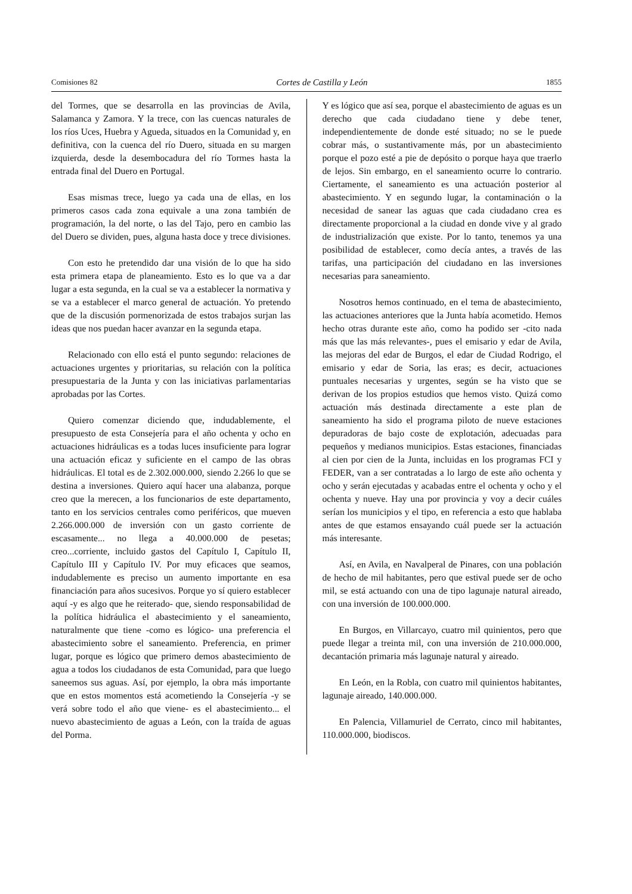Comisiones 82 Cortes de Castilla y León 1855
del Tormes, que se desarrolla en las provincias de Avila, Salamanca y Zamora. Y la trece, con las cuencas naturales de los ríos Uces, Huebra y Agueda, situados en la Comunidad y, en definitiva, con la cuenca del río Duero, situada en su margen izquierda, desde la desembocadura del río Tormes hasta la entrada final del Duero en Portugal.
Esas mismas trece, luego ya cada una de ellas, en los primeros casos cada zona equivale a una zona también de programación, la del norte, o las del Tajo, pero en cambio las del Duero se dividen, pues, alguna hasta doce y trece divisiones.
Con esto he pretendido dar una visión de lo que ha sido esta primera etapa de planeamiento. Esto es lo que va a dar lugar a esta segunda, en la cual se va a establecer la normativa y se va a establecer el marco general de actuación. Yo pretendo que de la discusión pormenorizada de estos trabajos surjan las ideas que nos puedan hacer avanzar en la segunda etapa.
Relacionado con ello está el punto segundo: relaciones de actuaciones urgentes y prioritarias, su relación con la política presupuestaria de la Junta y con las iniciativas parlamentarias aprobadas por las Cortes.
Quiero comenzar diciendo que, indudablemente, el presupuesto de esta Consejería para el año ochenta y ocho en actuaciones hidráulicas es a todas luces insuficiente para lograr una actuación eficaz y suficiente en el campo de las obras hidráulicas. El total es de 2.302.000.000, siendo 2.266 lo que se destina a inversiones. Quiero aquí hacer una alabanza, porque creo que la merecen, a los funcionarios de este departamento, tanto en los servicios centrales como periféricos, que mueven 2.266.000.000 de inversión con un gasto corriente de escasamente... no llega a 40.000.000 de pesetas; creo...corriente, incluido gastos del Capítulo I, Capítulo II, Capítulo III y Capítulo IV. Por muy eficaces que seamos, indudablemente es preciso un aumento importante en esa financiación para años sucesivos. Porque yo sí quiero establecer aquí -y es algo que he reiterado- que, siendo responsabilidad de la política hidráulica el abastecimiento y el saneamiento, naturalmente que tiene -como es lógico- una preferencia el abastecimiento sobre el saneamiento. Preferencia, en primer lugar, porque es lógico que primero demos abastecimiento de agua a todos los ciudadanos de esta Comunidad, para que luego saneemos sus aguas. Así, por ejemplo, la obra más importante que en estos momentos está acometiendo la Consejería -y se verá sobre todo el año que viene- es el abastecimiento... el nuevo abastecimiento de aguas a León, con la traída de aguas del Porma.
Y es lógico que así sea, porque el abastecimiento de aguas es un derecho que cada ciudadano tiene y debe tener, independientemente de donde esté situado; no se le puede cobrar más, o sustantivamente más, por un abastecimiento porque el pozo esté a pie de depósito o porque haya que traerlo de lejos. Sin embargo, en el saneamiento ocurre lo contrario. Ciertamente, el saneamiento es una actuación posterior al abastecimiento. Y en segundo lugar, la contaminación o la necesidad de sanear las aguas que cada ciudadano crea es directamente proporcional a la ciudad en donde vive y al grado de industrialización que existe. Por lo tanto, tenemos ya una posibilidad de establecer, como decía antes, a través de las tarifas, una participación del ciudadano en las inversiones necesarias para saneamiento.
Nosotros hemos continuado, en el tema de abastecimiento, las actuaciones anteriores que la Junta había acometido. Hemos hecho otras durante este año, como ha podido ser -cito nada más que las más relevantes-, pues el emisario y edar de Avila, las mejoras del edar de Burgos, el edar de Ciudad Rodrigo, el emisario y edar de Soria, las eras; es decir, actuaciones puntuales necesarias y urgentes, según se ha visto que se derivan de los propios estudios que hemos visto. Quizá como actuación más destinada directamente a este plan de saneamiento ha sido el programa piloto de nueve estaciones depuradoras de bajo coste de explotación, adecuadas para pequeños y medianos municipios. Estas estaciones, financiadas al cien por cien de la Junta, incluidas en los programas FCI y FEDER, van a ser contratadas a lo largo de este año ochenta y ocho y serán ejecutadas y acabadas entre el ochenta y ocho y el ochenta y nueve. Hay una por provincia y voy a decir cuáles serían los municipios y el tipo, en referencia a esto que hablaba antes de que estamos ensayando cuál puede ser la actuación más interesante.
Así, en Avila, en Navalperal de Pinares, con una población de hecho de mil habitantes, pero que estival puede ser de ocho mil, se está actuando con una de tipo lagunaje natural aireado, con una inversión de 100.000.000.
En Burgos, en Villarcayo, cuatro mil quinientos, pero que puede llegar a treinta mil, con una inversión de 210.000.000, decantación primaria más lagunaje natural y aireado.
En León, en la Robla, con cuatro mil quinientos habitantes, lagunaje aireado, 140.000.000.
En Palencia, Villamuriel de Cerrato, cinco mil habitantes, 110.000.000, biodiscos.